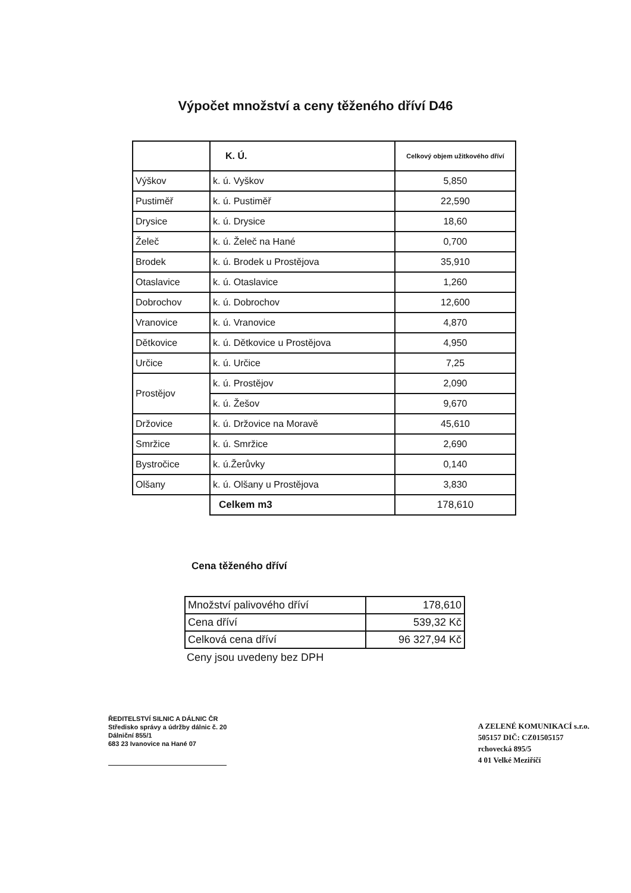Výpočet množství a ceny těženého dříví D46
| | K. Ú. | Celkový objem užitkového dříví |
| --- | --- | --- |
| Výškov | k. ú. Vyškov | 5,850 |
| Pustiměř | k. ú. Pustiměř | 22,590 |
| Drysice | k. ú. Drysice | 18,60 |
| Želeč | k. ú. Želeč na Hané | 0,700 |
| Brodek | k. ú. Brodek u Prostějova | 35,910 |
| Otaslavice | k. ú. Otaslavice | 1,260 |
| Dobrochov | k. ú. Dobrochov | 12,600 |
| Vranovice | k. ú. Vranovice | 4,870 |
| Dětkovice | k. ú. Dětkovice u Prostějova | 4,950 |
| Určice | k. ú. Určice | 7,25 |
| Prostějov | k. ú. Prostějov | 2,090 |
| | k. ú. Žešov | 9,670 |
| Držovice | k. ú. Držovice na Moravě | 45,610 |
| Smržice | k. ú. Smržice | 2,690 |
| Bystročice | k. ú.Žerůvky | 0,140 |
| Olšany | k. ú. Olšany u Prostějova | 3,830 |
| | Celkem m3 | 178,610 |
Cena těženého dříví
| Množství palivového dříví | 178,610 |
| Cena dříví | 539,32 Kč |
| Celková cena dříví | 96 327,94 Kč |
Ceny jsou uvedeny bez DPH
ŘEDITELSTVÍ SILNIC A DÁLNIC ČR
Středisko správy a údržby dálnic č. 20
Dálniční 855/1
683 23 Ivanovice na Hané 07
A ZELENÉ KOMUNIKACÍ s.r.o.
505157 DIČ: CZ01505157
rchovecká 895/5
4 01 Velké Meziříčí